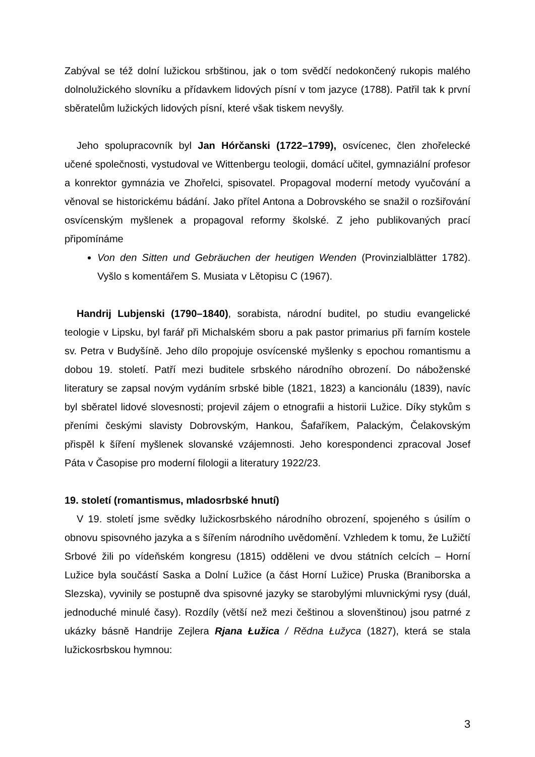Zabýval se též dolní lužickou srbštinou, jak o tom svědčí nedokončený rukopis malého dolnolužického slovníku a přídavkem lidových písní v tom jazyce (1788). Patřil tak k první sběratelům lužických lidových písní, které však tiskem nevyšly.
Jeho spolupracovník byl Jan Hórčanski (1722–1799), osvícenec, člen zhořelecké učené společnosti, vystudoval ve Wittenbergu teologii, domácí učitel, gymnaziální profesor a konrektor gymnázia ve Zhořelci, spisovatel. Propagoval moderní metody vyučování a věnoval se historickému bádání. Jako přítel Antona a Dobrovského se snažil o rozšiřování osvícenským myšlenek a propagoval reformy školské. Z jeho publikovaných prací připomínáme
Von den Sitten und Gebräuchen der heutigen Wenden (Provinzialblätter 1782). Vyšlo s komentářem S. Musiata v Lětopisu C (1967).
Handrij Lubjenski (1790–1840), sorabista, národní buditel, po studiu evangelické teologie v Lipsku, byl farář při Michalském sboru a pak pastor primarius při farním kostele sv. Petra v Budyšíně. Jeho dílo propojuje osvícenské myšlenky s epochou romantismu a dobou 19. století. Patří mezi buditele srbského národního obrození. Do náboženské literatury se zapsal novým vydáním srbské bible (1821, 1823) a kancionálu (1839), navíc byl sběratel lidové slovesnosti; projevil zájem o etnografii a historii Lužice. Díky stykům s přeními českými slavisty Dobrovským, Hankou, Šafaříkem, Palackým, Čelakovským přispěl k šíření myšlenek slovanské vzájemnosti. Jeho korespondenci zpracoval Josef Páta v Časopise pro moderní filologii a literatury 1922/23.
19. století (romantismus, mladosrbské hnutí)
V 19. století jsme svědky lužickosrbského národního obrození, spojeného s úsilím o obnovu spisovného jazyka a s šířením národního uvědomění. Vzhledem k tomu, že Lužičtí Srbové žili po vídeňském kongresu (1815) odděleni ve dvou státních celcích – Horní Lužice byla součástí Saska a Dolní Lužice (a část Horní Lužice) Pruska (Braniborska a Slezska), vyvinily se postupně dva spisovné jazyky se starobylými mluvnickými rysy (duál, jednoduché minulé časy). Rozdíly (větší než mezi češtinou a slovenštinou) jsou patrné z ukázky básně Handrije Zejlera Rjana Łužica / Rědna Łužyca (1827), která se stala lužickosrbskou hymnou:
3